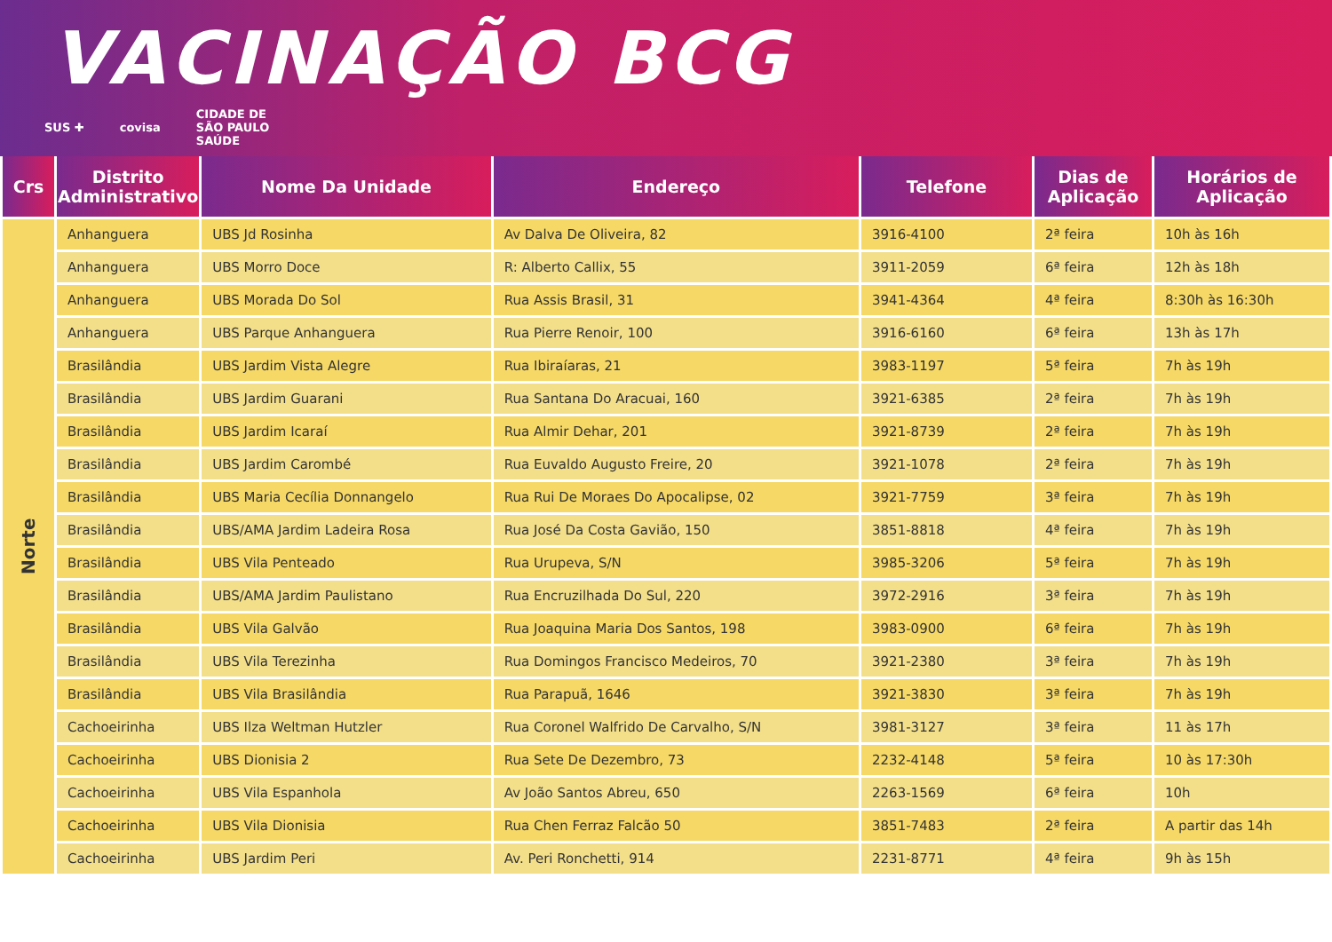VACINAÇÃO BCG
SUS ✚ covisa CIDADE DE
SÃO PAULO
SAÚDE
| Crs | Distrito Administrativo | Nome Da Unidade | Endereço | Telefone | Dias de Aplicação | Horários de Aplicação |
| --- | --- | --- | --- | --- | --- | --- |
| Norte | Anhanguera | UBS Jd Rosinha | Av Dalva De Oliveira, 82 | 3916-4100 | 2ª feira | 10h às 16h |
| | Anhanguera | UBS Morro Doce | R: Alberto Callix, 55 | 3911-2059 | 6ª feira | 12h às 18h |
| | Anhanguera | UBS Morada Do Sol | Rua Assis Brasil, 31 | 3941-4364 | 4ª feira | 8:30h às 16:30h |
| | Anhanguera | UBS Parque Anhanguera | Rua Pierre Renoir, 100 | 3916-6160 | 6ª feira | 13h às 17h |
| | Brasilândia | UBS Jardim Vista Alegre | Rua Ibiraíaras, 21 | 3983-1197 | 5ª feira | 7h às 19h |
| | Brasilândia | UBS Jardim Guarani | Rua Santana Do Aracuai, 160 | 3921-6385 | 2ª feira | 7h às 19h |
| | Brasilândia | UBS Jardim Icaraí | Rua Almir Dehar, 201 | 3921-8739 | 2ª feira | 7h às 19h |
| | Brasilândia | UBS Jardim Carombé | Rua Euvaldo Augusto Freire, 20 | 3921-1078 | 2ª feira | 7h às 19h |
| | Brasilândia | UBS Maria Cecília Donnangelo | Rua Rui De Moraes Do Apocalipse, 02 | 3921-7759 | 3ª feira | 7h às 19h |
| | Brasilândia | UBS/AMA Jardim Ladeira Rosa | Rua José Da Costa Gavião, 150 | 3851-8818 | 4ª feira | 7h às 19h |
| | Brasilândia | UBS Vila Penteado | Rua Urupeva, S/N | 3985-3206 | 5ª feira | 7h às 19h |
| | Brasilândia | UBS/AMA Jardim Paulistano | Rua Encruzilhada Do Sul, 220 | 3972-2916 | 3ª feira | 7h às 19h |
| | Brasilândia | UBS Vila Galvão | Rua Joaquina Maria Dos Santos, 198 | 3983-0900 | 6ª feira | 7h às 19h |
| | Brasilândia | UBS Vila Terezinha | Rua Domingos Francisco Medeiros, 70 | 3921-2380 | 3ª feira | 7h às 19h |
| | Brasilândia | UBS Vila Brasilândia | Rua Parapuã, 1646 | 3921-3830 | 3ª feira | 7h às 19h |
| | Cachoeirinha | UBS Ilza Weltman Hutzler | Rua Coronel Walfrido De Carvalho, S/N | 3981-3127 | 3ª feira | 11 às 17h |
| | Cachoeirinha | UBS Dionisia 2 | Rua Sete De Dezembro, 73 | 2232-4148 | 5ª feira | 10 às 17:30h |
| | Cachoeirinha | UBS Vila Espanhola | Av João Santos Abreu, 650 | 2263-1569 | 6ª feira | 10h |
| | Cachoeirinha | UBS Vila Dionisia | Rua Chen Ferraz Falcão 50 | 3851-7483 | 2ª feira | A partir das 14h |
| | Cachoeirinha | UBS Jardim Peri | Av. Peri Ronchetti, 914 | 2231-8771 | 4ª feira | 9h às 15h |